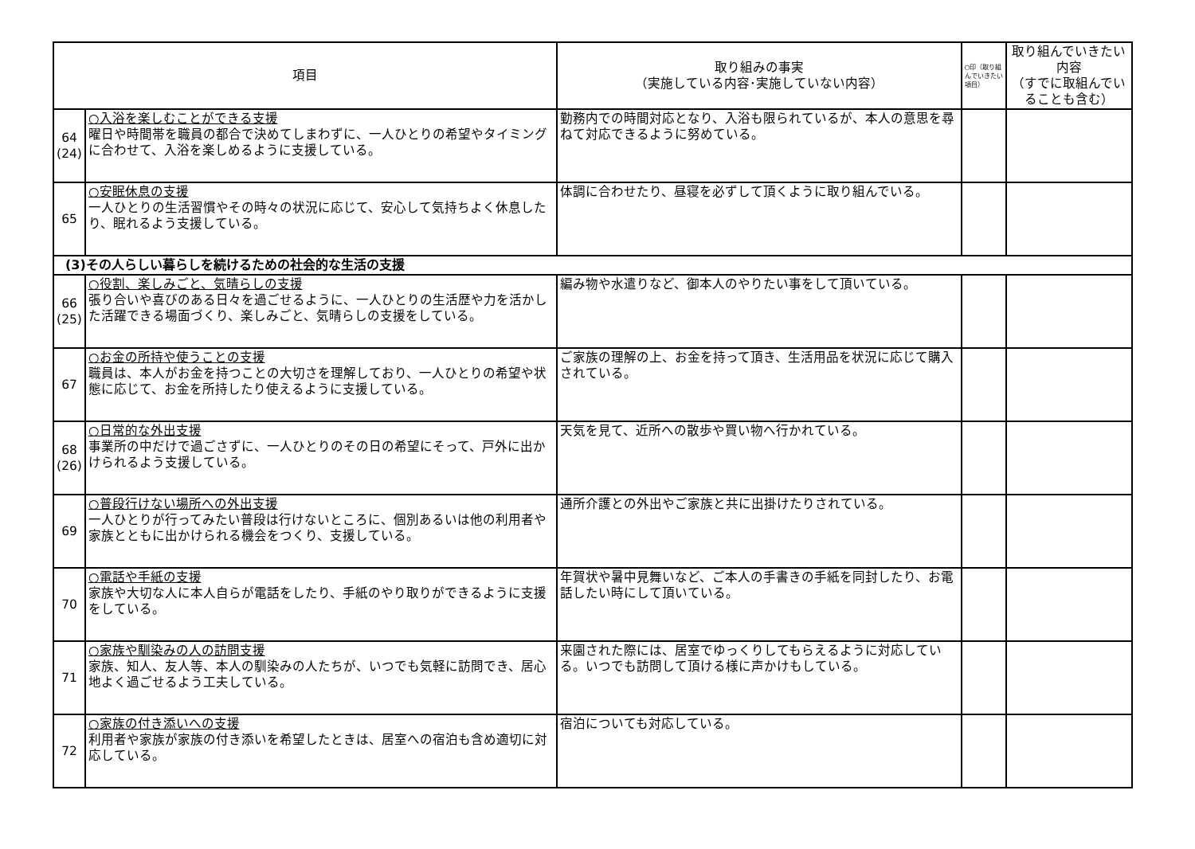| 項目 | | 取り組みの事実 （実施している内容･実施していない内容） | ○印（取り組んでいきたい項目） | 取り組んでいきたい内容 （すでに取組んでいることも含む） |
| --- | --- | --- | --- | --- |
| 64 (24) | ○入浴を楽しむことができる支援 曜日や時間帯を職員の都合で決めてしまわずに、一人ひとりの希望やタイミングに合わせて、入浴を楽しめるように支援している。 | 勤務内での時間対応となり、入浴も限られているが、本人の意思を尋ねて対応できるように努めている。 | | |
| 65 | ○安眠休息の支援 一人ひとりの生活習慣やその時々の状況に応じて、安心して気持ちよく休息したり、眠れるよう支援している。 | 体調に合わせたり、昼寝を必ずして頂くように取り組んでいる。 | | |
| (3)その人らしい暮らしを続けるための社会的な生活の支援 | | | | |
| 66 (25) | ○役割、楽しみごと、気晴らしの支援 張り合いや喜びのある日々を過ごせるように、一人ひとりの生活歴や力を活かした活躍できる場面づくり、楽しみごと、気晴らしの支援をしている。 | 編み物や水遣りなど、御本人のやりたい事をして頂いている。 | | |
| 67 | ○お金の所持や使うことの支援 職員は、本人がお金を持つことの大切さを理解しており、一人ひとりの希望や状態に応じて、お金を所持したり使えるように支援している。 | ご家族の理解の上、お金を持って頂き、生活用品を状況に応じて購入されている。 | | |
| 68 (26) | ○日常的な外出支援 事業所の中だけで過ごさずに、一人ひとりのその日の希望にそって、戸外に出かけられるよう支援している。 | 天気を見て、近所への散歩や買い物へ行かれている。 | | |
| 69 | ○普段行けない場所への外出支援 一人ひとりが行ってみたい普段は行けないところに、個別あるいは他の利用者や家族とともに出かけられる機会をつくり、支援している。 | 通所介護との外出やご家族と共に出掛けたりされている。 | | |
| 70 | ○電話や手紙の支援 家族や大切な人に本人自らが電話をしたり、手紙のやり取りができるように支援をしている。 | 年賀状や暑中見舞いなど、ご本人の手書きの手紙を同封したり、お電話したい時にして頂いている。 | | |
| 71 | ○家族や馴染みの人の訪問支援 家族、知人、友人等、本人の馴染みの人たちが、いつでも気軽に訪問でき、居心地よく過ごせるよう工夫している。 | 来園された際には、居室でゆっくりしてもらえるように対応している。いつでも訪問して頂ける様に声かけもしている。 | | |
| 72 | ○家族の付き添いへの支援 利用者や家族が家族の付き添いを希望したときは、居室への宿泊も含め適切に対応している。 | 宿泊についても対応している。 | | |